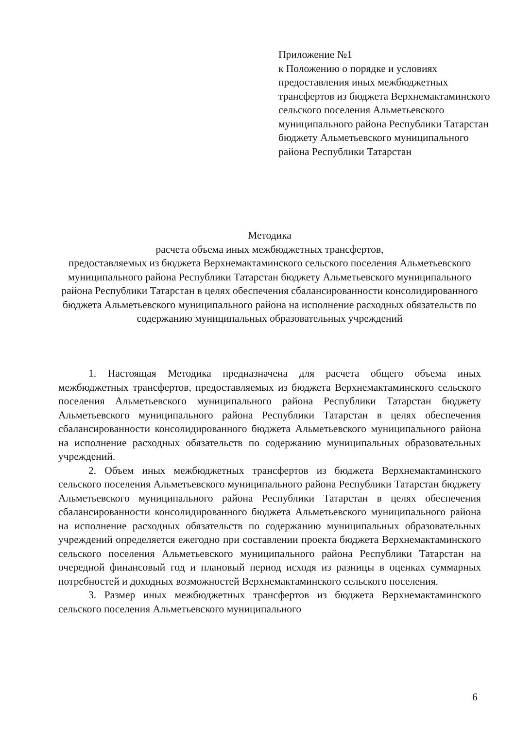Приложение №1
к Положению о порядке и условиях предоставления иных межбюджетных трансфертов из бюджета Верхнемактаминского сельского поселения Альметьевского муниципального района Республики Татарстан
бюджету Альметьевского муниципального района Республики Татарстан
Методика
расчета объема иных межбюджетных трансфертов,
предоставляемых из бюджета Верхнемактаминского сельского поселения Альметьевского муниципального района Республики Татарстан бюджету Альметьевского муниципального района Республики Татарстан в целях обеспечения сбалансированности консолидированного бюджета Альметьевского муниципального района на исполнение расходных обязательств по содержанию муниципальных образовательных учреждений
1. Настоящая Методика предназначена для расчета общего объема иных межбюджетных трансфертов, предоставляемых из бюджета Верхнемактаминского сельского поселения Альметьевского муниципального района Республики Татарстан бюджету Альметьевского муниципального района Республики Татарстан в целях обеспечения сбалансированности консолидированного бюджета Альметьевского муниципального района на исполнение расходных обязательств по содержанию муниципальных образовательных учреждений.
2. Объем иных межбюджетных трансфертов из бюджета Верхнемактаминского сельского поселения Альметьевского муниципального района Республики Татарстан бюджету Альметьевского муниципального района Республики Татарстан в целях обеспечения сбалансированности консолидированного бюджета Альметьевского муниципального района на исполнение расходных обязательств по содержанию муниципальных образовательных учреждений определяется ежегодно при составлении проекта бюджета Верхнемактаминского сельского поселения Альметьевского муниципального района Республики Татарстан на очередной финансовый год и плановый период исходя из разницы в оценках суммарных потребностей и доходных возможностей Верхнемактаминского сельского поселения.
3. Размер иных межбюджетных трансфертов из бюджета Верхнемактаминского сельского поселения Альметьевского муниципального
6